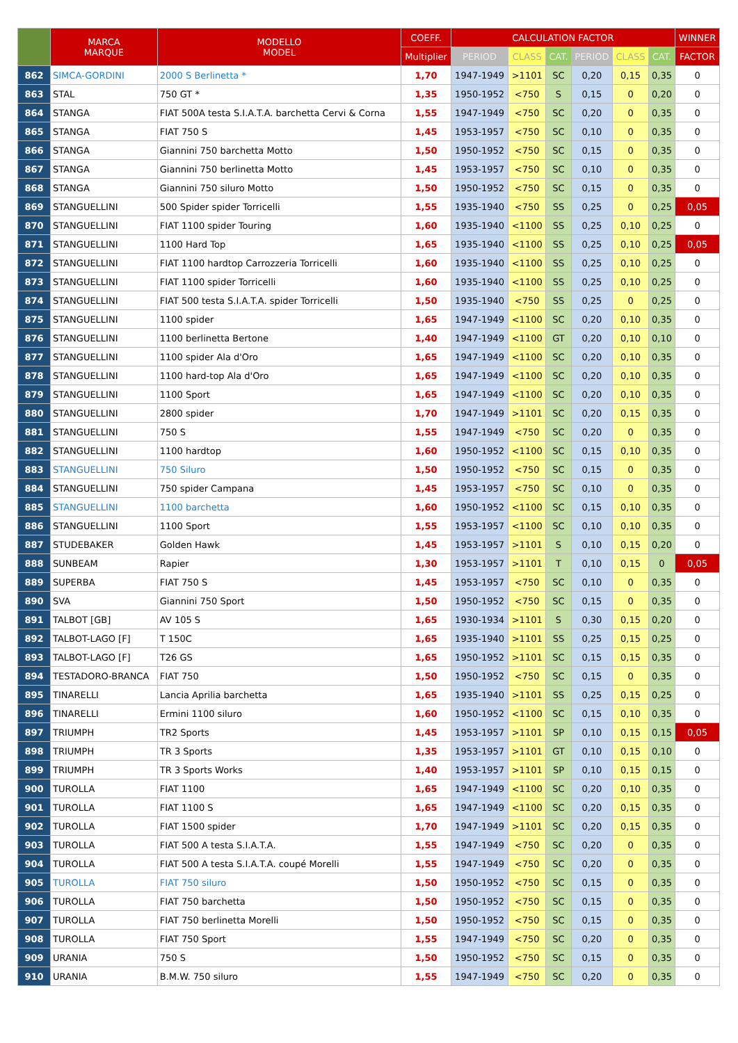| | MARCA MARQUE | MODELLO MODEL | COEFF. | CALCULATION FACTOR | | | | | | WINNER |
| --- | --- | --- | --- | --- | --- | --- | --- | --- | --- | --- |
| | | | Multiplier | PERIOD | CLASS | CAT. | PERIOD | CLASS | CAT. | FACTOR |
| 862 | SIMCA-GORDINI | 2000 S Berlinetta * | 1,70 | 1947-1949 | >1101 | SC | 0,20 | 0,15 | 0,35 | 0 |
| 863 | STAL | 750 GT * | 1,35 | 1950-1952 | <750 | S | 0,15 | 0 | 0,20 | 0 |
| 864 | STANGA | FIAT 500A testa S.I.A.T.A. barchetta Cervi & Corna | 1,55 | 1947-1949 | <750 | SC | 0,20 | 0 | 0,35 | 0 |
| 865 | STANGA | FIAT 750 S | 1,45 | 1953-1957 | <750 | SC | 0,10 | 0 | 0,35 | 0 |
| 866 | STANGA | Giannini 750 barchetta Motto | 1,50 | 1950-1952 | <750 | SC | 0,15 | 0 | 0,35 | 0 |
| 867 | STANGA | Giannini 750 berlinetta Motto | 1,45 | 1953-1957 | <750 | SC | 0,10 | 0 | 0,35 | 0 |
| 868 | STANGA | Giannini 750 siluro Motto | 1,50 | 1950-1952 | <750 | SC | 0,15 | 0 | 0,35 | 0 |
| 869 | STANGUELLINI | 500 Spider spider Torricelli | 1,55 | 1935-1940 | <750 | SS | 0,25 | 0 | 0,25 | 0,05 |
| 870 | STANGUELLINI | FIAT 1100 spider Touring | 1,60 | 1935-1940 | <1100 | SS | 0,25 | 0,10 | 0,25 | 0 |
| 871 | STANGUELLINI | 1100 Hard Top | 1,65 | 1935-1940 | <1100 | SS | 0,25 | 0,10 | 0,25 | 0,05 |
| 872 | STANGUELLINI | FIAT 1100 hardtop Carrozzeria Torricelli | 1,60 | 1935-1940 | <1100 | SS | 0,25 | 0,10 | 0,25 | 0 |
| 873 | STANGUELLINI | FIAT 1100 spider Torricelli | 1,60 | 1935-1940 | <1100 | SS | 0,25 | 0,10 | 0,25 | 0 |
| 874 | STANGUELLINI | FIAT 500 testa S.I.A.T.A. spider Torricelli | 1,50 | 1935-1940 | <750 | SS | 0,25 | 0 | 0,25 | 0 |
| 875 | STANGUELLINI | 1100 spider | 1,65 | 1947-1949 | <1100 | SC | 0,20 | 0,10 | 0,35 | 0 |
| 876 | STANGUELLINI | 1100 berlinetta Bertone | 1,40 | 1947-1949 | <1100 | GT | 0,20 | 0,10 | 0,10 | 0 |
| 877 | STANGUELLINI | 1100 spider Ala d'Oro | 1,65 | 1947-1949 | <1100 | SC | 0,20 | 0,10 | 0,35 | 0 |
| 878 | STANGUELLINI | 1100 hard-top Ala d'Oro | 1,65 | 1947-1949 | <1100 | SC | 0,20 | 0,10 | 0,35 | 0 |
| 879 | STANGUELLINI | 1100 Sport | 1,65 | 1947-1949 | <1100 | SC | 0,20 | 0,10 | 0,35 | 0 |
| 880 | STANGUELLINI | 2800 spider | 1,70 | 1947-1949 | >1101 | SC | 0,20 | 0,15 | 0,35 | 0 |
| 881 | STANGUELLINI | 750 S | 1,55 | 1947-1949 | <750 | SC | 0,20 | 0 | 0,35 | 0 |
| 882 | STANGUELLINI | 1100 hardtop | 1,60 | 1950-1952 | <1100 | SC | 0,15 | 0,10 | 0,35 | 0 |
| 883 | STANGUELLINI | 750 Siluro | 1,50 | 1950-1952 | <750 | SC | 0,15 | 0 | 0,35 | 0 |
| 884 | STANGUELLINI | 750 spider Campana | 1,45 | 1953-1957 | <750 | SC | 0,10 | 0 | 0,35 | 0 |
| 885 | STANGUELLINI | 1100 barchetta | 1,60 | 1950-1952 | <1100 | SC | 0,15 | 0,10 | 0,35 | 0 |
| 886 | STANGUELLINI | 1100 Sport | 1,55 | 1953-1957 | <1100 | SC | 0,10 | 0,10 | 0,35 | 0 |
| 887 | STUDEBAKER | Golden Hawk | 1,45 | 1953-1957 | >1101 | S | 0,10 | 0,15 | 0,20 | 0 |
| 888 | SUNBEAM | Rapier | 1,30 | 1953-1957 | >1101 | T | 0,10 | 0,15 | 0 | 0,05 |
| 889 | SUPERBA | FIAT 750 S | 1,45 | 1953-1957 | <750 | SC | 0,10 | 0 | 0,35 | 0 |
| 890 | SVA | Giannini 750 Sport | 1,50 | 1950-1952 | <750 | SC | 0,15 | 0 | 0,35 | 0 |
| 891 | TALBOT [GB] | AV 105 S | 1,65 | 1930-1934 | >1101 | S | 0,30 | 0,15 | 0,20 | 0 |
| 892 | TALBOT-LAGO [F] | T 150C | 1,65 | 1935-1940 | >1101 | SS | 0,25 | 0,15 | 0,25 | 0 |
| 893 | TALBOT-LAGO [F] | T26 GS | 1,65 | 1950-1952 | >1101 | SC | 0,15 | 0,15 | 0,35 | 0 |
| 894 | TESTADORO-BRANCA | FIAT 750 | 1,50 | 1950-1952 | <750 | SC | 0,15 | 0 | 0,35 | 0 |
| 895 | TINARELLI | Lancia Aprilia barchetta | 1,65 | 1935-1940 | >1101 | SS | 0,25 | 0,15 | 0,25 | 0 |
| 896 | TINARELLI | Ermini 1100 siluro | 1,60 | 1950-1952 | <1100 | SC | 0,15 | 0,10 | 0,35 | 0 |
| 897 | TRIUMPH | TR2 Sports | 1,45 | 1953-1957 | >1101 | SP | 0,10 | 0,15 | 0,15 | 0,05 |
| 898 | TRIUMPH | TR 3 Sports | 1,35 | 1953-1957 | >1101 | GT | 0,10 | 0,15 | 0,10 | 0 |
| 899 | TRIUMPH | TR 3 Sports Works | 1,40 | 1953-1957 | >1101 | SP | 0,10 | 0,15 | 0,15 | 0 |
| 900 | TUROLLA | FIAT 1100 | 1,65 | 1947-1949 | <1100 | SC | 0,20 | 0,10 | 0,35 | 0 |
| 901 | TUROLLA | FIAT 1100 S | 1,65 | 1947-1949 | <1100 | SC | 0,20 | 0,15 | 0,35 | 0 |
| 902 | TUROLLA | FIAT 1500 spider | 1,70 | 1947-1949 | >1101 | SC | 0,20 | 0,15 | 0,35 | 0 |
| 903 | TUROLLA | FIAT 500 A testa S.I.A.T.A. | 1,55 | 1947-1949 | <750 | SC | 0,20 | 0 | 0,35 | 0 |
| 904 | TUROLLA | FIAT 500 A testa S.I.A.T.A. coupé Morelli | 1,55 | 1947-1949 | <750 | SC | 0,20 | 0 | 0,35 | 0 |
| 905 | TUROLLA | FIAT 750 siluro | 1,50 | 1950-1952 | <750 | SC | 0,15 | 0 | 0,35 | 0 |
| 906 | TUROLLA | FIAT 750 barchetta | 1,50 | 1950-1952 | <750 | SC | 0,15 | 0 | 0,35 | 0 |
| 907 | TUROLLA | FIAT 750 berlinetta Morelli | 1,50 | 1950-1952 | <750 | SC | 0,15 | 0 | 0,35 | 0 |
| 908 | TUROLLA | FIAT 750 Sport | 1,55 | 1947-1949 | <750 | SC | 0,20 | 0 | 0,35 | 0 |
| 909 | URANIA | 750 S | 1,50 | 1950-1952 | <750 | SC | 0,15 | 0 | 0,35 | 0 |
| 910 | URANIA | B.M.W. 750 siluro | 1,55 | 1947-1949 | <750 | SC | 0,20 | 0 | 0,35 | 0 |